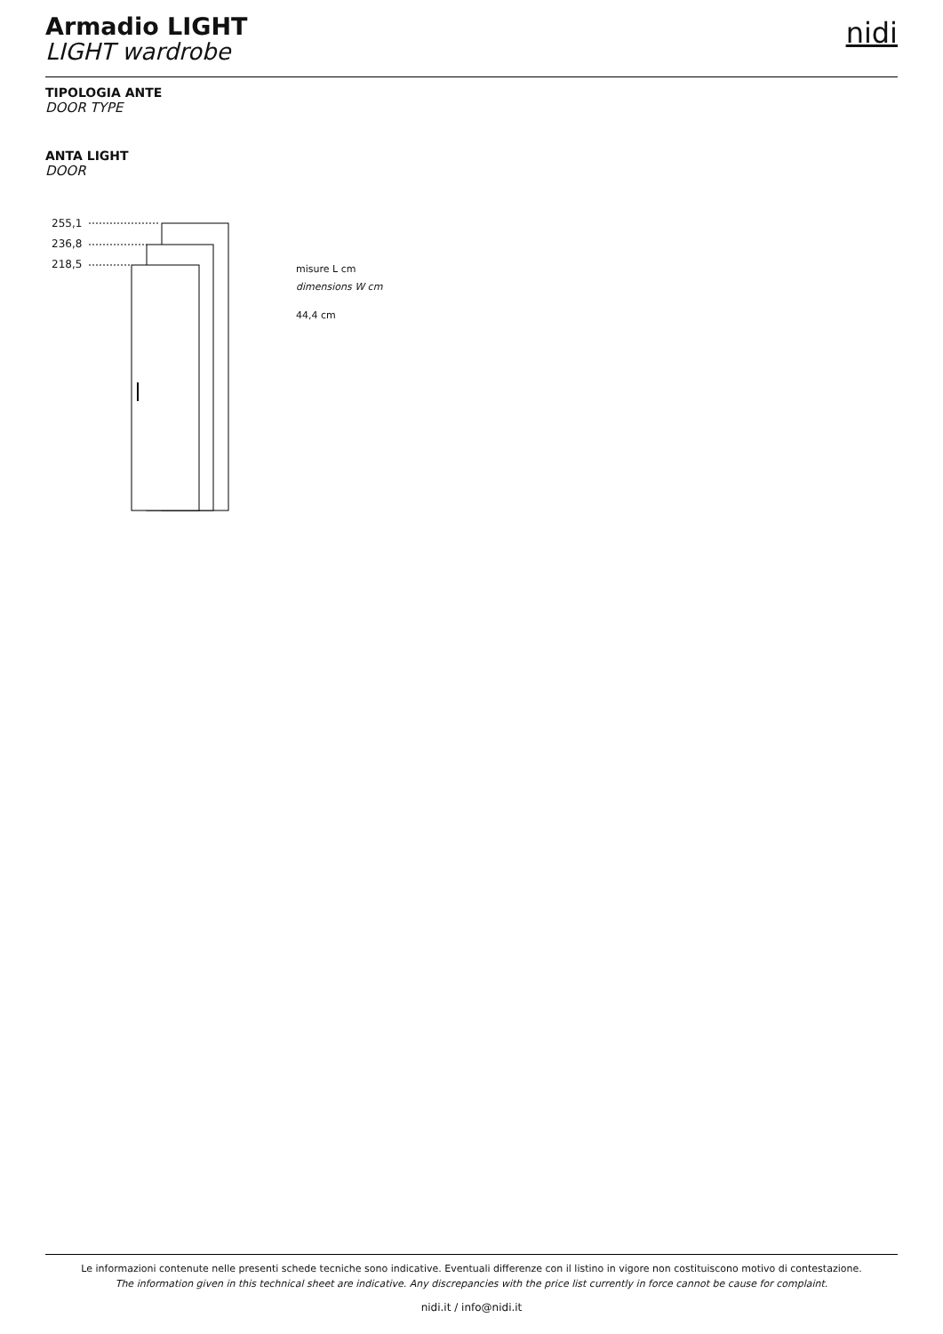Armadio LIGHT
LIGHT wardrobe
nidi
TIPOLOGIA ANTE
DOOR TYPE
ANTA LIGHT
DOOR
255,1
236,8
218,5
misure L cm
dimensions W cm
44,4 cm
Le informazioni contenute nelle presenti schede tecniche sono indicative. Eventuali differenze con il listino in vigore non costituiscono motivo di contestazione.
The information given in this technical sheet are indicative. Any discrepancies with the price list currently in force cannot be cause for complaint.
nidi.it / info@nidi.it